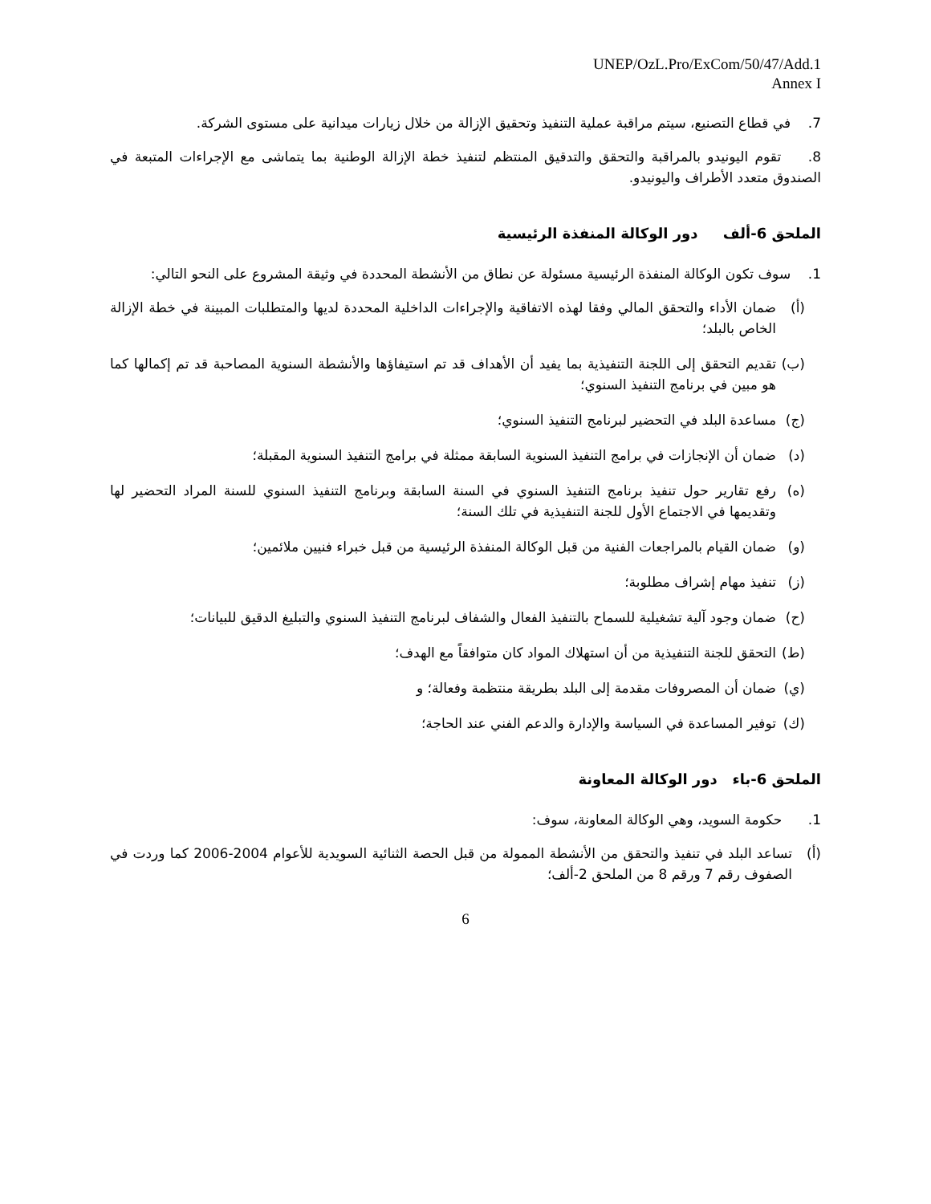UNEP/OzL.Pro/ExCom/50/47/Add.1
Annex I
7. في قطاع التصنيع، سيتم مراقبة عملية التنفيذ وتحقيق الإزالة من خلال زيارات ميدانية على مستوى الشركة.
8. تقوم اليونيدو بالمراقبة والتحقق والتدقيق المنتظم لتنفيذ خطة الإزالة الوطنية بما يتماشى مع الإجراءات المتبعة في الصندوق متعدد الأطراف واليونيدو.
الملحق 6-ألف دور الوكالة المنفذة الرئيسية
1. سوف تكون الوكالة المنفذة الرئيسية مسئولة عن نطاق من الأنشطة المحددة في وثيقة المشروع على النحو التالي:
(أ) ضمان الأداء والتحقق المالي وفقا لهذه الاتفاقية والإجراءات الداخلية المحددة لديها والمتطلبات المبينة في خطة الإزالة الخاص بالبلد؛
(ب) تقديم التحقق إلى اللجنة التنفيذية بما يفيد أن الأهداف قد تم استيفاؤها والأنشطة السنوية المصاحبة قد تم إكمالها كما هو مبين في برنامج التنفيذ السنوي؛
(ج) مساعدة البلد في التحضير لبرنامج التنفيذ السنوي؛
(د) ضمان أن الإنجازات في برامج التنفيذ السنوية السابقة ممثلة في برامج التنفيذ السنوية المقبلة؛
(ه) رفع تقارير حول تنفيذ برنامج التنفيذ السنوي في السنة السابقة وبرنامج التنفيذ السنوي للسنة المراد التحضير لها وتقديمها في الاجتماع الأول للجنة التنفيذية في تلك السنة؛
(و) ضمان القيام بالمراجعات الفنية من قبل الوكالة المنفذة الرئيسية من قبل خبراء فنيين ملائمين؛
(ز) تنفيذ مهام إشراف مطلوبة؛
(ح) ضمان وجود آلية تشغيلية للسماح بالتنفيذ الفعال والشفاف لبرنامج التنفيذ السنوي والتبليغ الدقيق للبيانات؛
(ط) التحقق للجنة التنفيذية من أن استهلاك المواد كان متوافقاً مع الهدف؛
(ي) ضمان أن المصروفات مقدمة إلى البلد بطريقة منتظمة وفعالة؛ و
(ك) توفير المساعدة في السياسة والإدارة والدعم الفني عند الحاجة؛
الملحق 6-باء دور الوكالة المعاونة
1. حكومة السويد، وهي الوكالة المعاونة، سوف:
(أ) تساعد البلد في تنفيذ والتحقق من الأنشطة الممولة من قبل الحصة الثنائية السويدية للأعوام 2004-2006 كما وردت في الصفوف رقم 7 ورقم 8 من الملحق 2-ألف؛
6